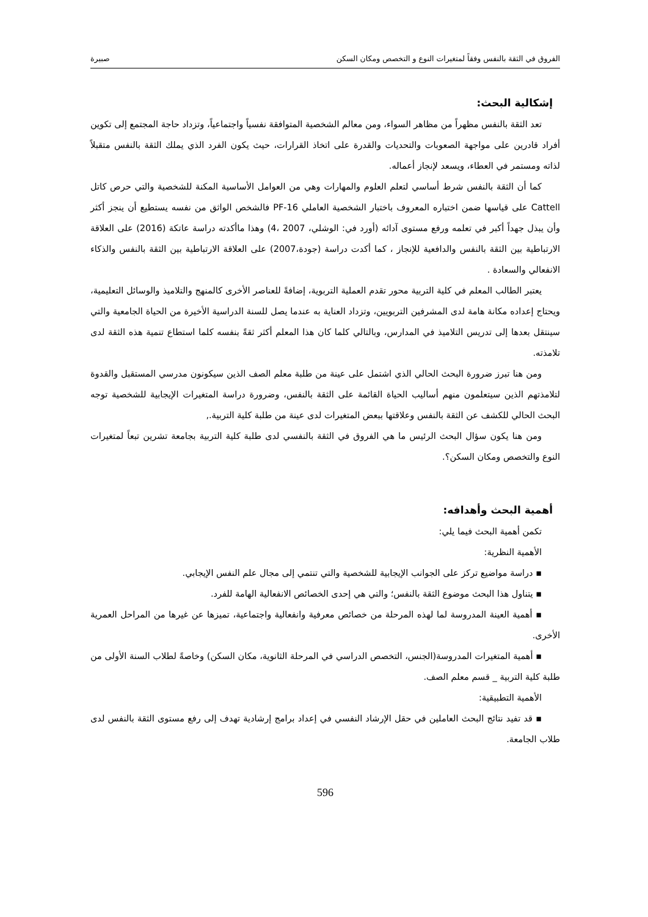الفروق في الثقة بالنفس وفقاً لمتغيرات النوع و التخصص ومكان السكن صبيرة
إشكالية البحث:
تعد الثقة بالنفس مظهراً من مظاهر السواء، ومن معالم الشخصية المتوافقة نفسياً واجتماعياً، وتزداد حاجة المجتمع إلى تكوين أفراد قادرين على مواجهة الصعوبات والتحديات والقدرة على اتخاذ القرارات، حيث يكون الفرد الذي يملك الثقة بالنفس متقبلاً لذاته ومستمر في العطاء، ويسعد لإنجاز أعماله.
كما أن الثقة بالنفس شرط أساسي لتعلم العلوم والمهارات وهي من العوامل الأساسية المكنة للشخصية والتي حرص كاتل Cattell على قياسها ضمن اختباره المعروف باختبار الشخصية العاملي 16-PF فالشخص الواثق من نفسه يستطيع أن ينجز أكثر وأن يبذل جهداً أكبر في تعلمه ورفع مستوى آدائه (أورد في: الوشلي، 2007 ،4) وهذا ماأكدته دراسة عاتكة (2016) على العلاقة الارتباطية بين الثقة بالنفس والدافعية للإنجاز ، كما أكدت دراسة (جودة،2007) على العلاقة الارتباطية بين الثقة بالنفس والذكاء الانفعالي والسعادة .
يعتبر الطالب المعلم في كلية التربية محور تقدم العملية التربوية، إضافةً للعناصر الأخرى كالمنهج والتلاميذ والوسائل التعليمية، ويحتاج إعداده مكانة هامة لدى المشرفين التربويين، وتزداد العناية به عندما يصل للسنة الدراسية الأخيرة من الحياة الجامعية والتي سينتقل بعدها إلى تدريس التلاميذ في المدارس، وبالتالي كلما كان هذا المعلم أكثر ثقةً بنفسه كلما استطاع تنمية هذه الثقة لدى تلامذته.
ومن هنا تبرز ضرورة البحث الحالي الذي اشتمل على عينة من طلبة معلم الصف الذين سيكونون مدرسي المستقبل والقدوة لتلامذتهم الذين سيتعلمون منهم أساليب الحياة القائمة على الثقة بالنفس، وضرورة دراسة المتغيرات الإيجابية للشخصية توجه البحث الحالي للكشف عن الثقة بالنفس وعلاقتها ببعض المتغيرات لدى عينة من طلبة كلية التربية.,
ومن هنا يكون سؤال البحث الرئيس ما هي الفروق في الثقة بالنفسي لدى طلبة كلية التربية بجامعة تشرين تبعاً لمتغيرات النوع والتخصص ومكان السكن؟.
أهمية البحث وأهدافه:
تكمن أهمية البحث فيما يلي:
الأهمية النظرية:
▪ دراسة مواضيع تركز على الجوانب الإيجابية للشخصية والتي تنتمي إلى مجال علم النفس الإيجابي.
▪ يتناول هذا البحث موضوع الثقة بالنفس؛ والتي هي إحدى الخصائص الانفعالية الهامة للفرد.
▪ أهمية العينة المدروسة لما لهذه المرحلة من خصائص معرفية وانفعالية واجتماعية، تميزها عن غيرها من المراحل العمرية الأخرى.
▪ أهمية المتغيرات المدروسة(الجنس، التخصص الدراسي في المرحلة الثانوية، مكان السكن) وخاصةً لطلاب السنة الأولى من طلبة كلية التربية _ قسم معلم الصف.
الأهمية التطبيقية:
▪ قد تفيد نتائج البحث العاملين في حقل الإرشاد النفسي في إعداد برامج إرشادية تهدف إلى رفع مستوى الثقة بالنفس لدى طلاب الجامعة.
596